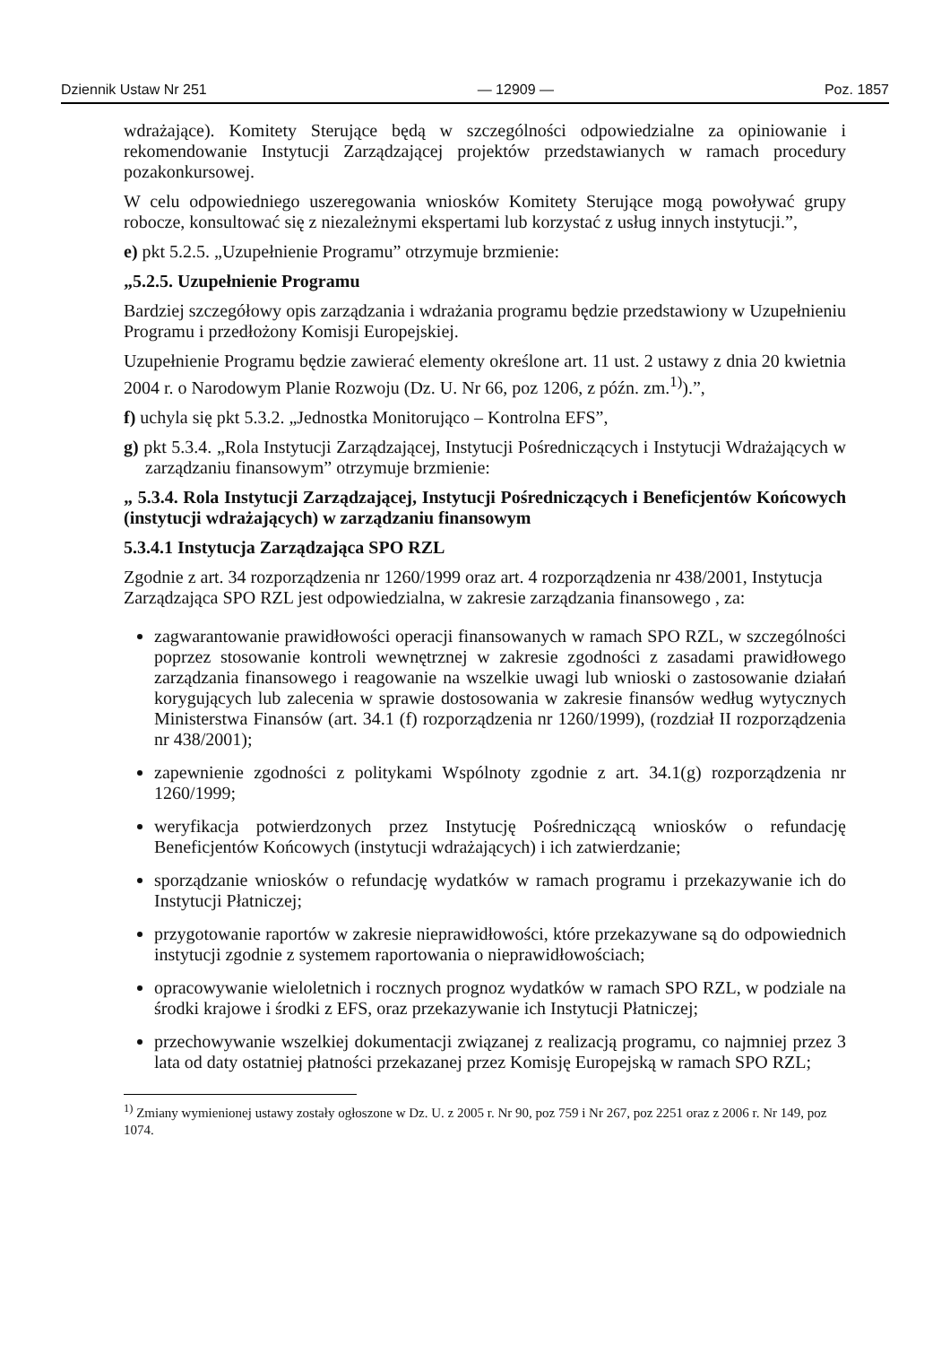Dziennik Ustaw Nr 251 — 12909 — Poz. 1857
wdrażające). Komitety Sterujące będą w szczególności odpowiedzialne za opiniowanie i rekomendowanie Instytucji Zarządzającej projektów przedstawianych w ramach procedury pozakonkursowej.
W celu odpowiedniego uszeregowania wniosków Komitety Sterujące mogą powoływać grupy robocze, konsultować się z niezależnymi ekspertami lub korzystać z usług innych instytucji.”,
e) pkt 5.2.5. „Uzupełnienie Programu” otrzymuje brzmienie:
„5.2.5. Uzupełnienie Programu
Bardziej szczegółowy opis zarządzania i wdrażania programu będzie przedstawiony w Uzupełnieniu Programu i przedłożony Komisji Europejskiej.
Uzupełnienie Programu będzie zawierać elementy określone art. 11 ust. 2 ustawy z dnia 20 kwietnia 2004 r. o Narodowym Planie Rozwoju (Dz. U. Nr 66, poz 1206, z późn. zm.<sup>1)</sup>).”,
f) uchyla się pkt 5.3.2. „Jednostka Monitorująco – Kontrolna EFS”,
g) pkt 5.3.4. „Rola Instytucji Zarządzającej, Instytucji Pośredniczących i Instytucji Wdrażających w zarządzaniu finansowym” otrzymuje brzmienie:
„ 5.3.4. Rola Instytucji Zarządzającej, Instytucji Pośredniczących i Beneficjentów Końcowych (instytucji wdrażających) w zarządzaniu finansowym
5.3.4.1 Instytucja Zarządzająca SPO RZL
Zgodnie z art. 34 rozporządzenia nr 1260/1999 oraz art. 4 rozporządzenia nr 438/2001, Instytucja Zarządzająca SPO RZL jest odpowiedzialna, w zakresie zarządzania finansowego , za:
zagwarantowanie prawidłowości operacji finansowanych w ramach SPO RZL, w szczególności poprzez stosowanie kontroli wewnętrznej w zakresie zgodności z zasadami prawidłowego zarządzania finansowego i reagowanie na wszelkie uwagi lub wnioski o zastosowanie działań korygujących lub zalecenia w sprawie dostosowania w zakresie finansów według wytycznych Ministerstwa Finansów (art. 34.1 (f) rozporządzenia nr 1260/1999), (rozdział II rozporządzenia nr 438/2001);
zapewnienie zgodności z politykami Wspólnoty zgodnie z art. 34.1(g) rozporządzenia nr 1260/1999;
weryfikacja potwierdzonych przez Instytucję Pośredniczącą wniosków o refundację Beneficjentów Końcowych (instytucji wdrażających) i ich zatwierdzanie;
sporządzanie wniosków o refundację wydatków w ramach programu i przekazywanie ich do Instytucji Płatniczej;
przygotowanie raportów w zakresie nieprawidłowości, które przekazywane są do odpowiednich instytucji zgodnie z systemem raportowania o nieprawidłowościach;
opracowywanie wieloletnich i rocznych prognoz wydatków w ramach SPO RZL, w podziale na środki krajowe i środki z EFS, oraz przekazywanie ich Instytucji Płatniczej;
przechowywanie wszelkiej dokumentacji związanej z realizacją programu, co najmniej przez 3 lata od daty ostatniej płatności przekazanej przez Komisję Europejską w ramach SPO RZL;
<sup>1)</sup> Zmiany wymienionej ustawy zostały ogłoszone w Dz. U. z 2005 r. Nr 90, poz 759 i Nr 267, poz 2251 oraz z 2006 r. Nr 149, poz 1074.